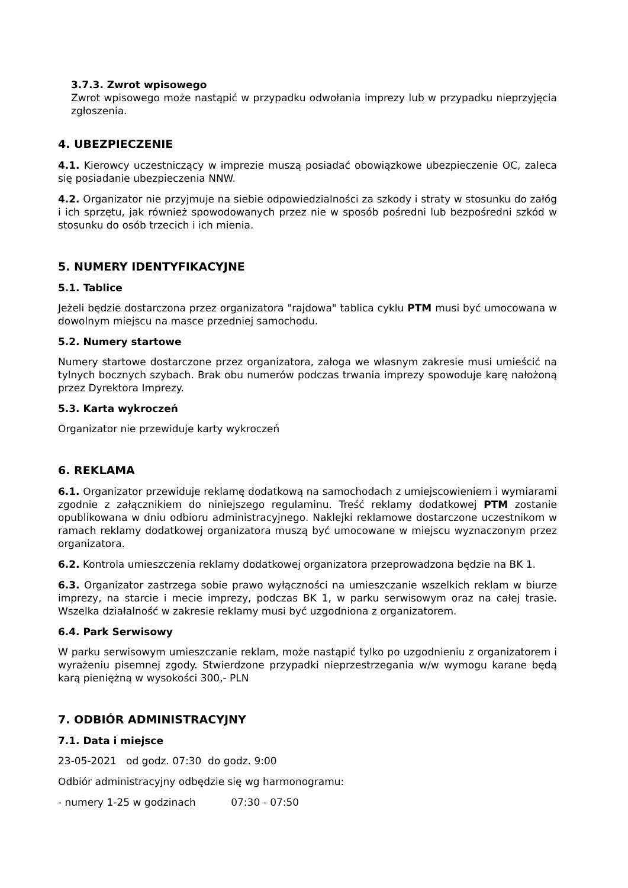3.7.3. Zwrot wpisowego
Zwrot wpisowego może nastąpić w przypadku odwołania imprezy lub w przypadku nieprzyjęcia zgłoszenia.
4. UBEZPIECZENIE
4.1. Kierowcy uczestniczący w imprezie muszą posiadać obowiązkowe ubezpieczenie OC, zaleca się posiadanie ubezpieczenia NNW.
4.2. Organizator nie przyjmuje na siebie odpowiedzialności za szkody i straty w stosunku do załóg i ich sprzętu, jak również spowodowanych przez nie w sposób pośredni lub bezpośredni szkód w stosunku do osób trzecich i ich mienia.
5. NUMERY IDENTYFIKACYJNE
5.1. Tablice
Jeżeli będzie dostarczona przez organizatora "rajdowa" tablica cyklu PTM musi być umocowana w dowolnym miejscu na masce przedniej samochodu.
5.2. Numery startowe
Numery startowe dostarczone przez organizatora, załoga we własnym zakresie musi umieścić na tylnych bocznych szybach. Brak obu numerów podczas trwania imprezy spowoduje karę nałożoną przez Dyrektora Imprezy.
5.3. Karta wykroczeń
Organizator nie przewiduje karty wykroczeń
6. REKLAMA
6.1. Organizator przewiduje reklamę dodatkową na samochodach z umiejscowieniem i wymiarami zgodnie z załącznikiem do niniejszego regulaminu. Treść reklamy dodatkowej PTM zostanie opublikowana w dniu odbioru administracyjnego. Naklejki reklamowe dostarczone uczestnikom w ramach reklamy dodatkowej organizatora muszą być umocowane w miejscu wyznaczonym przez organizatora.
6.2. Kontrola umieszczenia reklamy dodatkowej organizatora przeprowadzona będzie na BK 1.
6.3. Organizator zastrzega sobie prawo wyłączności na umieszczanie wszelkich reklam w biurze imprezy, na starcie i mecie imprezy, podczas BK 1, w parku serwisowym oraz na całej trasie. Wszelka działalność w zakresie reklamy musi być uzgodniona z organizatorem.
6.4. Park Serwisowy
W parku serwisowym umieszczanie reklam, może nastąpić tylko po uzgodnieniu z organizatorem i wyrażeniu pisemnej zgody. Stwierdzone przypadki nieprzestrzegania w/w wymogu karane będą karą pieniężną w wysokości 300,- PLN
7. ODBIÓR ADMINISTRACYJNY
7.1. Data i miejsce
23-05-2021 od godz. 07:30 do godz. 9:00
Odbiór administracyjny odbędzie się wg harmonogramu:
- numery 1-25 w godzinach 07:30 - 07:50